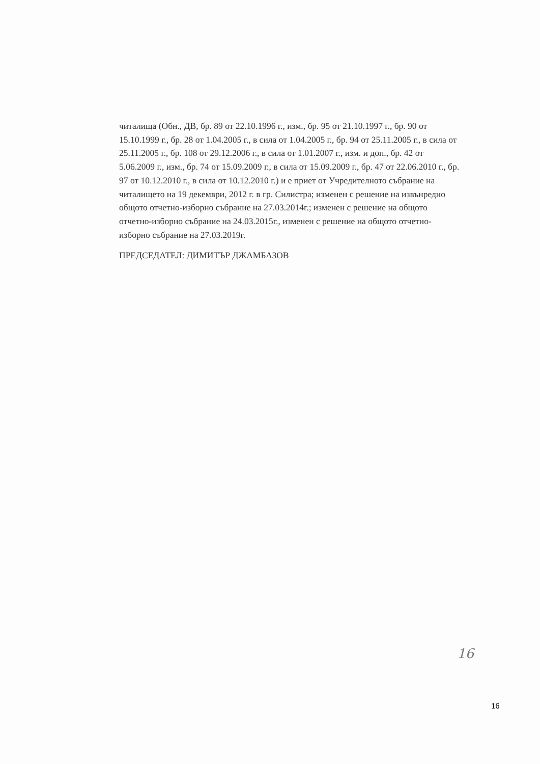читалища (Обн., ДВ, бр. 89 от 22.10.1996 г., изм., бр. 95 от 21.10.1997 г., бр. 90 от 15.10.1999 г., бр. 28 от 1.04.2005 г., в сила от 1.04.2005 г., бр. 94 от 25.11.2005 г., в сила от 25.11.2005 г., бр. 108 от 29.12.2006 г., в сила от 1.01.2007 г., изм. и доп., бр. 42 от 5.06.2009 г., изм., бр. 74 от 15.09.2009 г., в сила от 15.09.2009 г., бр. 47 от 22.06.2010 г., бр. 97 от 10.12.2010 г., в сила от 10.12.2010 г.) и е приет от Учредителното събрание на читалището на 19 декември, 2012 г. в гр. Силистра; изменен с решение на извънредно общото отчетно-изборно събрание на 27.03.2014г.; изменен с решение на общото отчетно-изборно събрание на 24.03.2015г., изменен с решение на общото отчетно-изборно събрание на 27.03.2019г.
ПРЕДСЕДАТЕЛ: ДИМИТЪР ДЖАМБАЗОВ
16
16